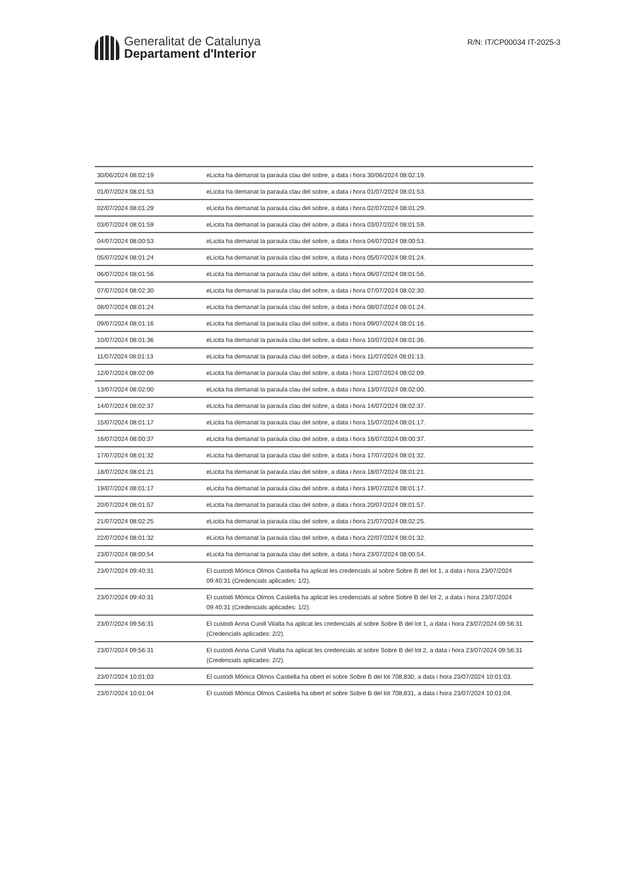Generalitat de Catalunya
Departament d'Interior
R/N: IT/CP00034 IT-2025-3
| 30/06/2024 08:02:19 | eLicita ha demanat la paraula clau del sobre, a data i hora 30/06/2024 08:02:19. |
| 01/07/2024 08:01:53 | eLicita ha demanat la paraula clau del sobre, a data i hora 01/07/2024 08:01:53. |
| 02/07/2024 08:01:29 | eLicita ha demanat la paraula clau del sobre, a data i hora 02/07/2024 08:01:29. |
| 03/07/2024 08:01:59 | eLicita ha demanat la paraula clau del sobre, a data i hora 03/07/2024 08:01:59. |
| 04/07/2024 08:00:53 | eLicita ha demanat la paraula clau del sobre, a data i hora 04/07/2024 08:00:53. |
| 05/07/2024 08:01:24 | eLicita ha demanat la paraula clau del sobre, a data i hora 05/07/2024 08:01:24. |
| 06/07/2024 08:01:56 | eLicita ha demanat la paraula clau del sobre, a data i hora 06/07/2024 08:01:56. |
| 07/07/2024 08:02:30 | eLicita ha demanat la paraula clau del sobre, a data i hora 07/07/2024 08:02:30. |
| 08/07/2024 08:01:24 | eLicita ha demanat la paraula clau del sobre, a data i hora 08/07/2024 08:01:24. |
| 09/07/2024 08:01:16 | eLicita ha demanat la paraula clau del sobre, a data i hora 09/07/2024 08:01:16. |
| 10/07/2024 08:01:36 | eLicita ha demanat la paraula clau del sobre, a data i hora 10/07/2024 08:01:36. |
| 11/07/2024 08:01:13 | eLicita ha demanat la paraula clau del sobre, a data i hora 11/07/2024 08:01:13. |
| 12/07/2024 08:02:09 | eLicita ha demanat la paraula clau del sobre, a data i hora 12/07/2024 08:02:09. |
| 13/07/2024 08:02:00 | eLicita ha demanat la paraula clau del sobre, a data i hora 13/07/2024 08:02:00. |
| 14/07/2024 08:02:37 | eLicita ha demanat la paraula clau del sobre, a data i hora 14/07/2024 08:02:37. |
| 15/07/2024 08:01:17 | eLicita ha demanat la paraula clau del sobre, a data i hora 15/07/2024 08:01:17. |
| 16/07/2024 08:00:37 | eLicita ha demanat la paraula clau del sobre, a data i hora 16/07/2024 08:00:37. |
| 17/07/2024 08:01:32 | eLicita ha demanat la paraula clau del sobre, a data i hora 17/07/2024 08:01:32. |
| 18/07/2024 08:01:21 | eLicita ha demanat la paraula clau del sobre, a data i hora 18/07/2024 08:01:21. |
| 19/07/2024 08:01:17 | eLicita ha demanat la paraula clau del sobre, a data i hora 19/07/2024 08:01:17. |
| 20/07/2024 08:01:57 | eLicita ha demanat la paraula clau del sobre, a data i hora 20/07/2024 08:01:57. |
| 21/07/2024 08:02:25 | eLicita ha demanat la paraula clau del sobre, a data i hora 21/07/2024 08:02:25. |
| 22/07/2024 08:01:32 | eLicita ha demanat la paraula clau del sobre, a data i hora 22/07/2024 08:01:32. |
| 23/07/2024 08:00:54 | eLicita ha demanat la paraula clau del sobre, a data i hora 23/07/2024 08:00:54. |
| 23/07/2024 09:40:31 | El custodi Mónica Olmos Castiella ha aplicat les credencials al sobre Sobre B del lot 1, a data i hora 23/07/2024 09:40:31 (Credencials aplicades: 1/2). |
| 23/07/2024 09:40:31 | El custodi Mónica Olmos Castiella ha aplicat les credencials al sobre Sobre B del lot 2, a data i hora 23/07/2024 09:40:31 (Credencials aplicades: 1/2). |
| 23/07/2024 09:56:31 | El custodi Anna Cunill Vilalta ha aplicat les credencials al sobre Sobre B del lot 1, a data i hora 23/07/2024 09:56:31 (Credencials aplicades: 2/2). |
| 23/07/2024 09:56:31 | El custodi Anna Cunill Vilalta ha aplicat les credencials al sobre Sobre B del lot 2, a data i hora 23/07/2024 09:56:31 (Credencials aplicades: 2/2). |
| 23/07/2024 10:01:03 | El custodi Mónica Olmos Castiella ha obert el sobre Sobre B del lot 708,830, a data i hora 23/07/2024 10:01:03. |
| 23/07/2024 10:01:04 | El custodi Mónica Olmos Castiella ha obert el sobre Sobre B del lot 708,831, a data i hora 23/07/2024 10:01:04. |